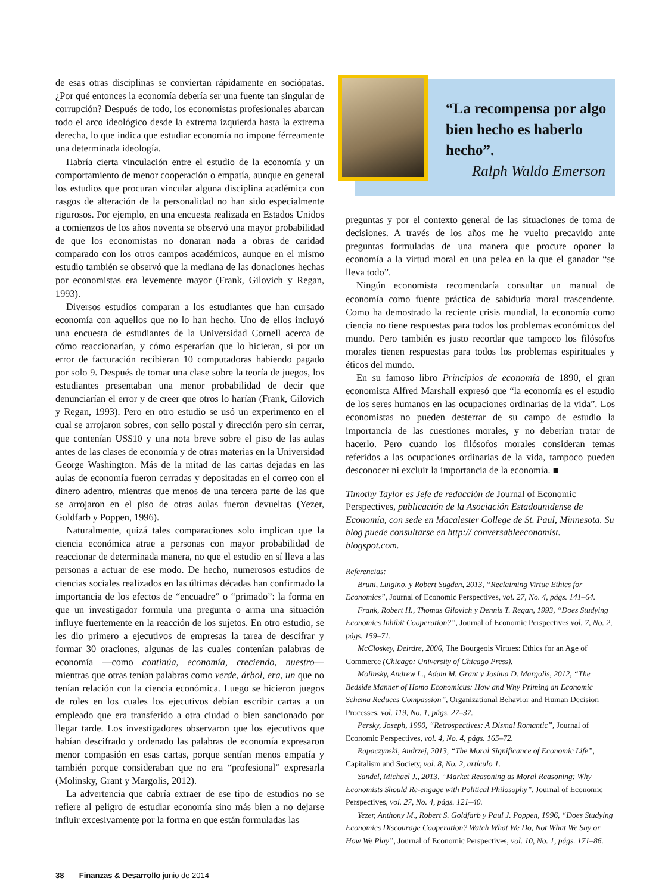de esas otras disciplinas se conviertan rápidamente en sociópatas. ¿Por qué entonces la economía debería ser una fuente tan singular de corrupción? Después de todo, los economistas profesionales abarcan todo el arco ideológico desde la extrema izquierda hasta la extrema derecha, lo que indica que estudiar economía no impone férreamente una determinada ideología.
Habría cierta vinculación entre el estudio de la economía y un comportamiento de menor cooperación o empatía, aunque en general los estudios que procuran vincular alguna disciplina académica con rasgos de alteración de la personalidad no han sido especialmente rigurosos. Por ejemplo, en una encuesta realizada en Estados Unidos a comienzos de los años noventa se observó una mayor probabilidad de que los economistas no donaran nada a obras de caridad comparado con los otros campos académicos, aunque en el mismo estudio también se observó que la mediana de las donaciones hechas por economistas era levemente mayor (Frank, Gilovich y Regan, 1993).
Diversos estudios comparan a los estudiantes que han cursado economía con aquellos que no lo han hecho. Uno de ellos incluyó una encuesta de estudiantes de la Universidad Cornell acerca de cómo reaccionarían, y cómo esperarían que lo hicieran, si por un error de facturación recibieran 10 computadoras habiendo pagado por solo 9. Después de tomar una clase sobre la teoría de juegos, los estudiantes presentaban una menor probabilidad de decir que denunciarían el error y de creer que otros lo harían (Frank, Gilovich y Regan, 1993). Pero en otro estudio se usó un experimento en el cual se arrojaron sobres, con sello postal y dirección pero sin cerrar, que contenían US$10 y una nota breve sobre el piso de las aulas antes de las clases de economía y de otras materias en la Universidad George Washington. Más de la mitad de las cartas dejadas en las aulas de economía fueron cerradas y depositadas en el correo con el dinero adentro, mientras que menos de una tercera parte de las que se arrojaron en el piso de otras aulas fueron devueltas (Yezer, Goldfarb y Poppen, 1996).
Naturalmente, quizá tales comparaciones solo implican que la ciencia económica atrae a personas con mayor probabilidad de reaccionar de determinada manera, no que el estudio en sí lleva a las personas a actuar de ese modo. De hecho, numerosos estudios de ciencias sociales realizados en las últimas décadas han confirmado la importancia de los efectos de “encuadre” o “primado”: la forma en que un investigador formula una pregunta o arma una situación influye fuertemente en la reacción de los sujetos. En otro estudio, se les dio primero a ejecutivos de empresas la tarea de descifrar y formar 30 oraciones, algunas de las cuales contenían palabras de economía —como continúa, economía, creciendo, nuestro— mientras que otras tenían palabras como verde, árbol, era, un que no tenían relación con la ciencia económica. Luego se hicieron juegos de roles en los cuales los ejecutivos debían escribir cartas a un empleado que era transferido a otra ciudad o bien sancionado por llegar tarde. Los investigadores observaron que los ejecutivos que habían descifrado y ordenado las palabras de economía expresaron menor compasión en esas cartas, porque sentían menos empatía y también porque consideraban que no era “profesional” expresarla (Molinsky, Grant y Margolis, 2012).
La advertencia que cabría extraer de ese tipo de estudios no se refiere al peligro de estudiar economía sino más bien a no dejarse influir excesivamente por la forma en que están formuladas las
“La recompensa por algo bien hecho es haberlo hecho”.
Ralph Waldo Emerson
preguntas y por el contexto general de las situaciones de toma de decisiones. A través de los años me he vuelto precavido ante preguntas formuladas de una manera que procure oponer la economía a la virtud moral en una pelea en la que el ganador “se lleva todo”.
Ningún economista recomendaría consultar un manual de economía como fuente práctica de sabiduría moral trascendente. Como ha demostrado la reciente crisis mundial, la economía como ciencia no tiene respuestas para todos los problemas económicos del mundo. Pero también es justo recordar que tampoco los filósofos morales tienen respuestas para todos los problemas espirituales y éticos del mundo.
En su famoso libro Principios de economía de 1890, el gran economista Alfred Marshall expresó que “la economía es el estudio de los seres humanos en las ocupaciones ordinarias de la vida”. Los economistas no pueden desterrar de su campo de estudio la importancia de las cuestiones morales, y no deberían tratar de hacerlo. Pero cuando los filósofos morales consideran temas referidos a las ocupaciones ordinarias de la vida, tampoco pueden desconocer ni excluir la importancia de la economía. ■
Timothy Taylor es Jefe de redacción de Journal of Economic Perspectives, publicación de la Asociación Estadounidense de Economía, con sede en Macalester College de St. Paul, Minnesota. Su blog puede consultarse en http:// conversableeconomist. blogspot.com.
Referencias:
Bruni, Luigino, y Robert Sugden, 2013, “Reclaiming Virtue Ethics for Economics”, Journal of Economic Perspectives, vol. 27, No. 4, págs. 141–64.
Frank, Robert H., Thomas Gilovich y Dennis T. Regan, 1993, “Does Studying Economics Inhibit Cooperation?”, Journal of Economic Perspectives vol. 7, No. 2, págs. 159–71.
McCloskey, Deirdre, 2006, The Bourgeois Virtues: Ethics for an Age of Commerce (Chicago: University of Chicago Press).
Molinsky, Andrew L., Adam M. Grant y Joshua D. Margolis, 2012, “The Bedside Manner of Homo Economicus: How and Why Priming an Economic Schema Reduces Compassion”, Organizational Behavior and Human Decision Processes, vol. 119, No. 1, págs. 27–37.
Persky, Joseph, 1990, “Retrospectives: A Dismal Romantic”, Journal of Economic Perspectives, vol. 4, No. 4, págs. 165–72.
Rapaczynski, Andrzej, 2013, “The Moral Significance of Economic Life”, Capitalism and Society, vol. 8, No. 2, artículo 1.
Sandel, Michael J., 2013, “Market Reasoning as Moral Reasoning: Why Economists Should Re-engage with Political Philosophy”, Journal of Economic Perspectives, vol. 27, No. 4, págs. 121–40.
Yezer, Anthony M., Robert S. Goldfarb y Paul J. Poppen, 1996, “Does Studying Economics Discourage Cooperation? Watch What We Do, Not What We Say or How We Play”, Journal of Economic Perspectives, vol. 10, No. 1, págs. 171–86.
38 Finanzas & Desarrollo junio de 2014